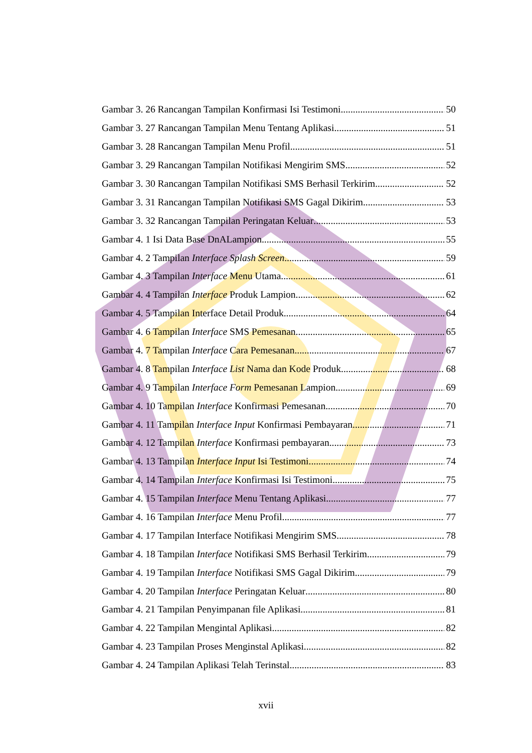Gambar 3. 26 Rancangan Tampilan Konfirmasi Isi Testimoni 50
Gambar 3. 27 Rancangan Tampilan Menu Tentang Aplikasi 51
Gambar 3. 28 Rancangan Tampilan Menu Profil 51
Gambar 3. 29 Rancangan Tampilan Notifikasi Mengirim SMS 52
Gambar 3. 30 Rancangan Tampilan Notifikasi SMS Berhasil Terkirim 52
Gambar 3. 31 Rancangan Tampilan Notifikasi SMS Gagal Dikirim 53
Gambar 3. 32 Rancangan Tampilan Peringatan Keluar 53
Gambar 4. 1 Isi Data Base DnALampion 55
Gambar 4. 2 Tampilan Interface Splash Screen 59
Gambar 4. 3 Tampilan Interface Menu Utama 61
Gambar 4. 4 Tampilan Interface Produk Lampion 62
Gambar 4. 5 Tampilan Interface Detail Produk 64
Gambar 4. 6 Tampilan Interface SMS Pemesanan 65
Gambar 4. 7 Tampilan Interface Cara Pemesanan 67
Gambar 4. 8 Tampilan Interface List Nama dan Kode Produk 68
Gambar 4. 9 Tampilan Interface Form Pemesanan Lampion 69
Gambar 4. 10 Tampilan Interface Konfirmasi Pemesanan 70
Gambar 4. 11 Tampilan Interface Input Konfirmasi Pembayaran 71
Gambar 4. 12 Tampilan Interface Konfirmasi pembayaran 73
Gambar 4. 13 Tampilan Interface Input Isi Testimoni 74
Gambar 4. 14 Tampilan Interface Konfirmasi Isi Testimoni 75
Gambar 4. 15 Tampilan Interface Menu Tentang Aplikasi 77
Gambar 4. 16 Tampilan Interface Menu Profil 77
Gambar 4. 17 Tampilan Interface Notifikasi Mengirim SMS 78
Gambar 4. 18 Tampilan Interface Notifikasi SMS Berhasil Terkirim 79
Gambar 4. 19 Tampilan Interface Notifikasi SMS Gagal Dikirim 79
Gambar 4. 20 Tampilan Interface Peringatan Keluar 80
Gambar 4. 21 Tampilan Penyimpanan file Aplikasi 81
Gambar 4. 22 Tampilan Mengintal Aplikasi 82
Gambar 4. 23 Tampilan Proses Menginstal Aplikasi 82
Gambar 4. 24 Tampilan Aplikasi Telah Terinstal 83
xvii